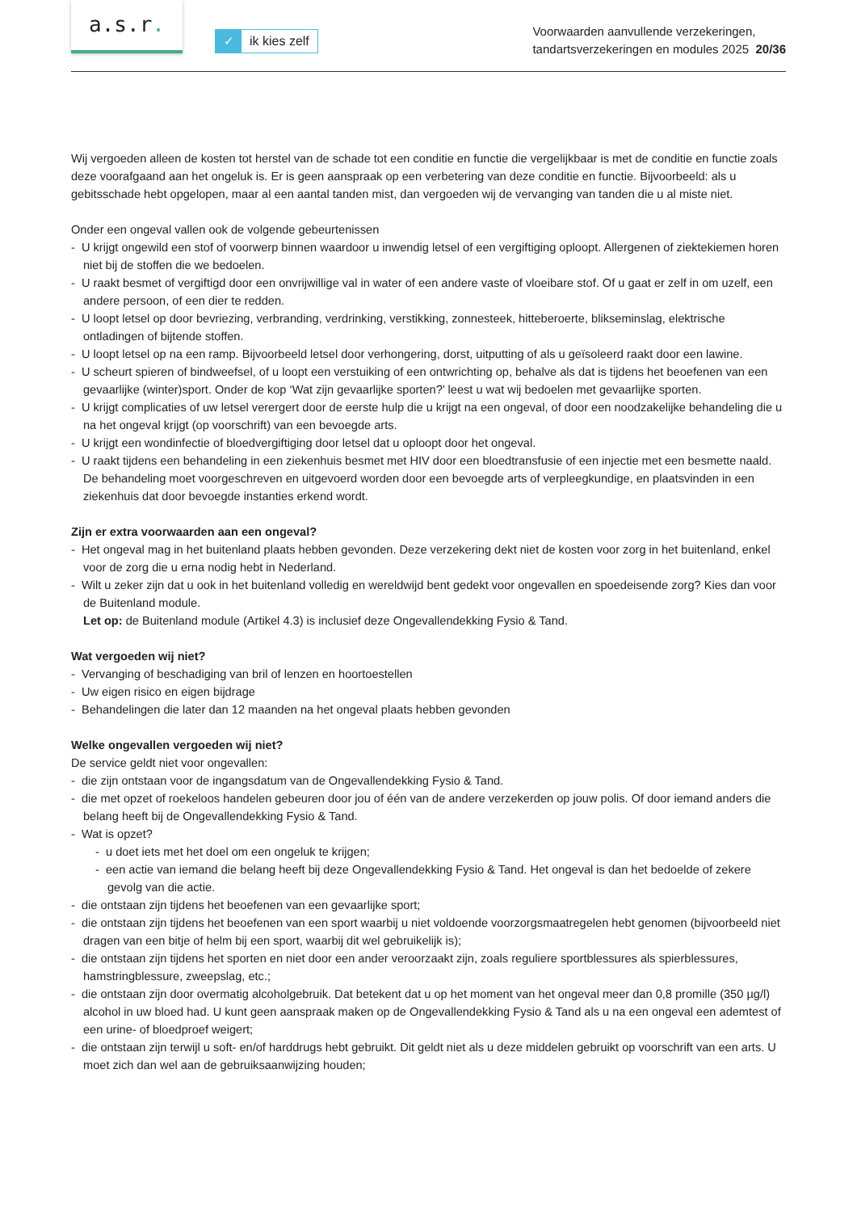a.s.r.
✓ ik kies zelf
Voorwaarden aanvullende verzekeringen,
tandartsverzekeringen en modules 2025 20/36
Wij vergoeden alleen de kosten tot herstel van de schade tot een conditie en functie die vergelijkbaar is met de conditie en functie zoals deze voorafgaand aan het ongeluk is. Er is geen aanspraak op een verbetering van deze conditie en functie. Bijvoorbeeld: als u gebitsschade hebt opgelopen, maar al een aantal tanden mist, dan vergoeden wij de vervanging van tanden die u al miste niet.
Onder een ongeval vallen ook de volgende gebeurtenissen
- U krijgt ongewild een stof of voorwerp binnen waardoor u inwendig letsel of een vergiftiging oploopt. Allergenen of ziektekiemen horen niet bij de stoffen die we bedoelen.
- U raakt besmet of vergiftigd door een onvrijwillige val in water of een andere vaste of vloeibare stof. Of u gaat er zelf in om uzelf, een andere persoon, of een dier te redden.
- U loopt letsel op door bevriezing, verbranding, verdrinking, verstikking, zonnesteek, hitteberoerte, blikseminslag, elektrische ontladingen of bijtende stoffen.
- U loopt letsel op na een ramp. Bijvoorbeeld letsel door verhongering, dorst, uitputting of als u geïsoleerd raakt door een lawine.
- U scheurt spieren of bindweefsel, of u loopt een verstuiking of een ontwrichting op, behalve als dat is tijdens het beoefenen van een gevaarlijke (winter)sport. Onder de kop ‘Wat zijn gevaarlijke sporten?’ leest u wat wij bedoelen met gevaarlijke sporten.
- U krijgt complicaties of uw letsel verergert door de eerste hulp die u krijgt na een ongeval, of door een noodzakelijke behandeling die u na het ongeval krijgt (op voorschrift) van een bevoegde arts.
- U krijgt een wondinfectie of bloedvergiftiging door letsel dat u oploopt door het ongeval.
- U raakt tijdens een behandeling in een ziekenhuis besmet met HIV door een bloedtransfusie of een injectie met een besmette naald. De behandeling moet voorgeschreven en uitgevoerd worden door een bevoegde arts of verpleegkundige, en plaatsvinden in een ziekenhuis dat door bevoegde instanties erkend wordt.
Zijn er extra voorwaarden aan een ongeval?
- Het ongeval mag in het buitenland plaats hebben gevonden. Deze verzekering dekt niet de kosten voor zorg in het buitenland, enkel voor de zorg die u erna nodig hebt in Nederland.
- Wilt u zeker zijn dat u ook in het buitenland volledig en wereldwijd bent gedekt voor ongevallen en spoedeisende zorg? Kies dan voor de Buitenland module.
Let op: de Buitenland module (Artikel 4.3) is inclusief deze Ongevallendekking Fysio & Tand.
Wat vergoeden wij niet?
- Vervanging of beschadiging van bril of lenzen en hoortoestellen
- Uw eigen risico en eigen bijdrage
- Behandelingen die later dan 12 maanden na het ongeval plaats hebben gevonden
Welke ongevallen vergoeden wij niet?
De service geldt niet voor ongevallen:
- die zijn ontstaan voor de ingangsdatum van de Ongevallendekking Fysio & Tand.
- die met opzet of roekeloos handelen gebeuren door jou of één van de andere verzekerden op jouw polis. Of door iemand anders die belang heeft bij de Ongevallendekking Fysio & Tand.
- Wat is opzet?
- u doet iets met het doel om een ongeluk te krijgen;
- een actie van iemand die belang heeft bij deze Ongevallendekking Fysio & Tand. Het ongeval is dan het bedoelde of zekere gevolg van die actie.
- die ontstaan zijn tijdens het beoefenen van een gevaarlijke sport;
- die ontstaan zijn tijdens het beoefenen van een sport waarbij u niet voldoende voorzorgsmaatregelen hebt genomen (bijvoorbeeld niet dragen van een bitje of helm bij een sport, waarbij dit wel gebruikelijk is);
- die ontstaan zijn tijdens het sporten en niet door een ander veroorzaakt zijn, zoals reguliere sportblessures als spierblessures, hamstringblessure, zweepslag, etc.;
- die ontstaan zijn door overmatig alcoholgebruik. Dat betekent dat u op het moment van het ongeval meer dan 0,8 promille (350 µg/l) alcohol in uw bloed had. U kunt geen aanspraak maken op de Ongevallendekking Fysio & Tand als u na een ongeval een ademtest of een urine- of bloedproef weigert;
- die ontstaan zijn terwijl u soft- en/of harddrugs hebt gebruikt. Dit geldt niet als u deze middelen gebruikt op voorschrift van een arts. U moet zich dan wel aan de gebruiksaanwijzing houden;